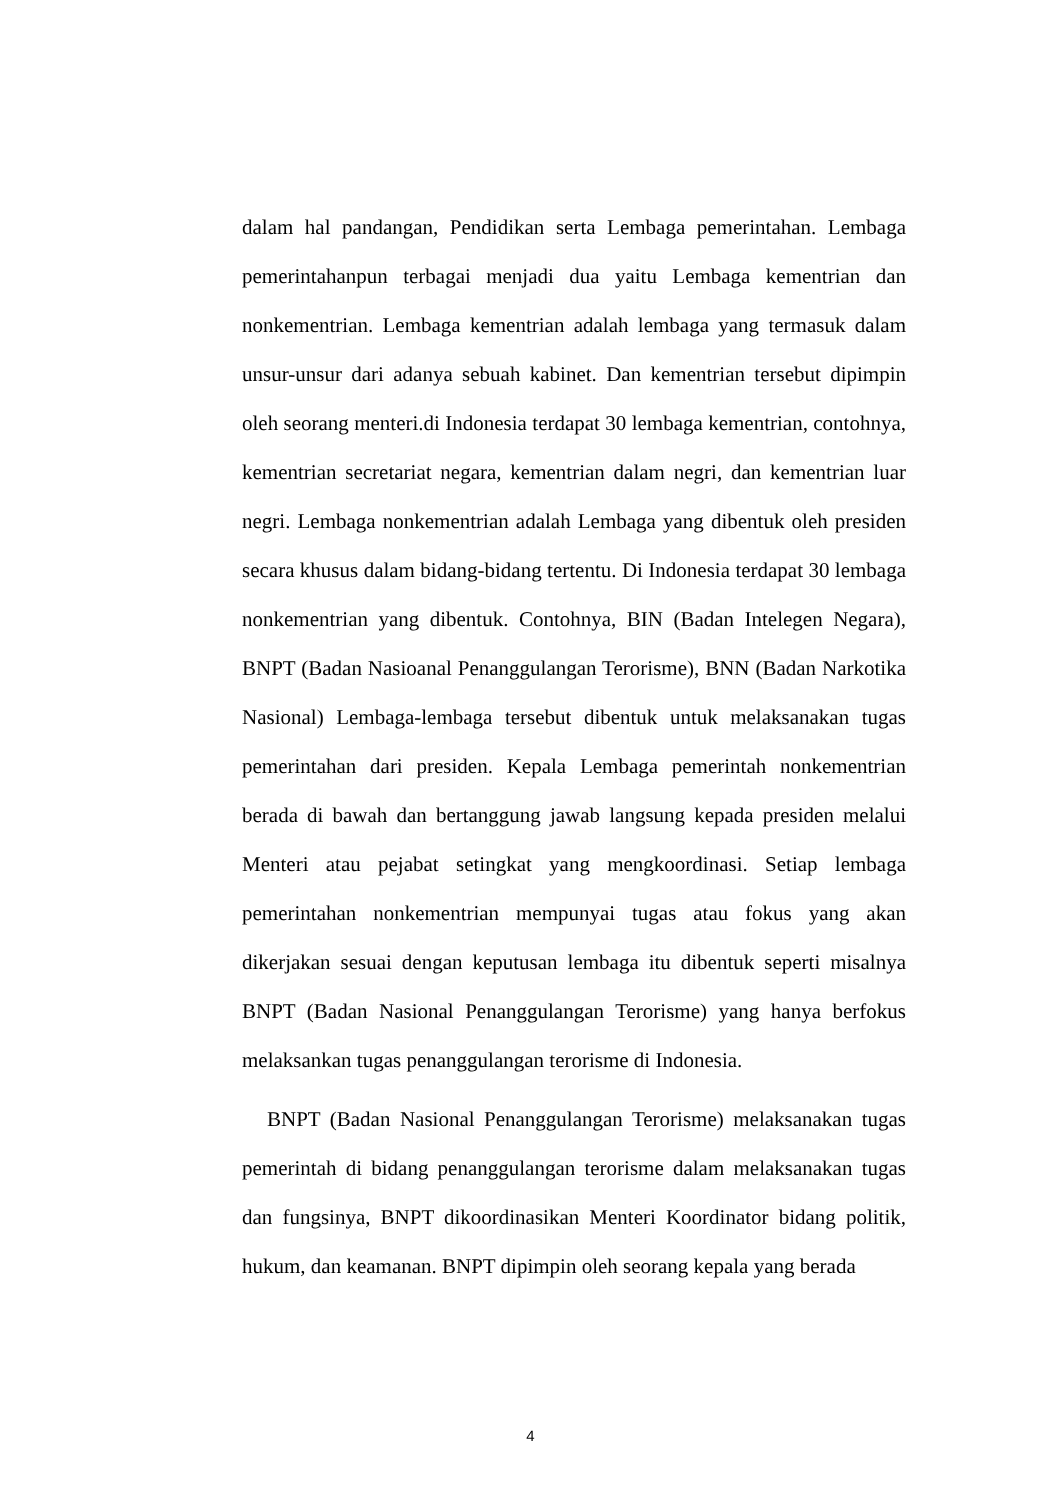dalam hal pandangan, Pendidikan serta Lembaga pemerintahan. Lembaga pemerintahanpun terbagai menjadi dua yaitu Lembaga kementrian dan nonkementrian. Lembaga kementrian adalah lembaga yang termasuk dalam unsur-unsur dari adanya sebuah kabinet. Dan kementrian tersebut dipimpin oleh seorang menteri.di Indonesia terdapat 30 lembaga kementrian, contohnya, kementrian secretariat negara, kementrian dalam negri, dan kementrian luar negri. Lembaga nonkementrian adalah Lembaga yang dibentuk oleh presiden secara khusus dalam bidang-bidang tertentu. Di Indonesia terdapat 30 lembaga nonkementrian yang dibentuk. Contohnya, BIN (Badan Intelegen Negara), BNPT (Badan Nasioanal Penanggulangan Terorisme), BNN (Badan Narkotika Nasional) Lembaga-lembaga tersebut dibentuk untuk melaksanakan tugas pemerintahan dari presiden. Kepala Lembaga pemerintah nonkementrian berada di bawah dan bertanggung jawab langsung kepada presiden melalui Menteri atau pejabat setingkat yang mengkoordinasi. Setiap lembaga pemerintahan nonkementrian mempunyai tugas atau fokus yang akan dikerjakan sesuai dengan keputusan lembaga itu dibentuk seperti misalnya BNPT (Badan Nasional Penanggulangan Terorisme) yang hanya berfokus melaksankan tugas penanggulangan terorisme di Indonesia.
BNPT (Badan Nasional Penanggulangan Terorisme) melaksanakan tugas pemerintah di bidang penanggulangan terorisme dalam melaksanakan tugas dan fungsinya, BNPT dikoordinasikan Menteri Koordinator bidang politik, hukum, dan keamanan. BNPT dipimpin oleh seorang kepala yang berada
4